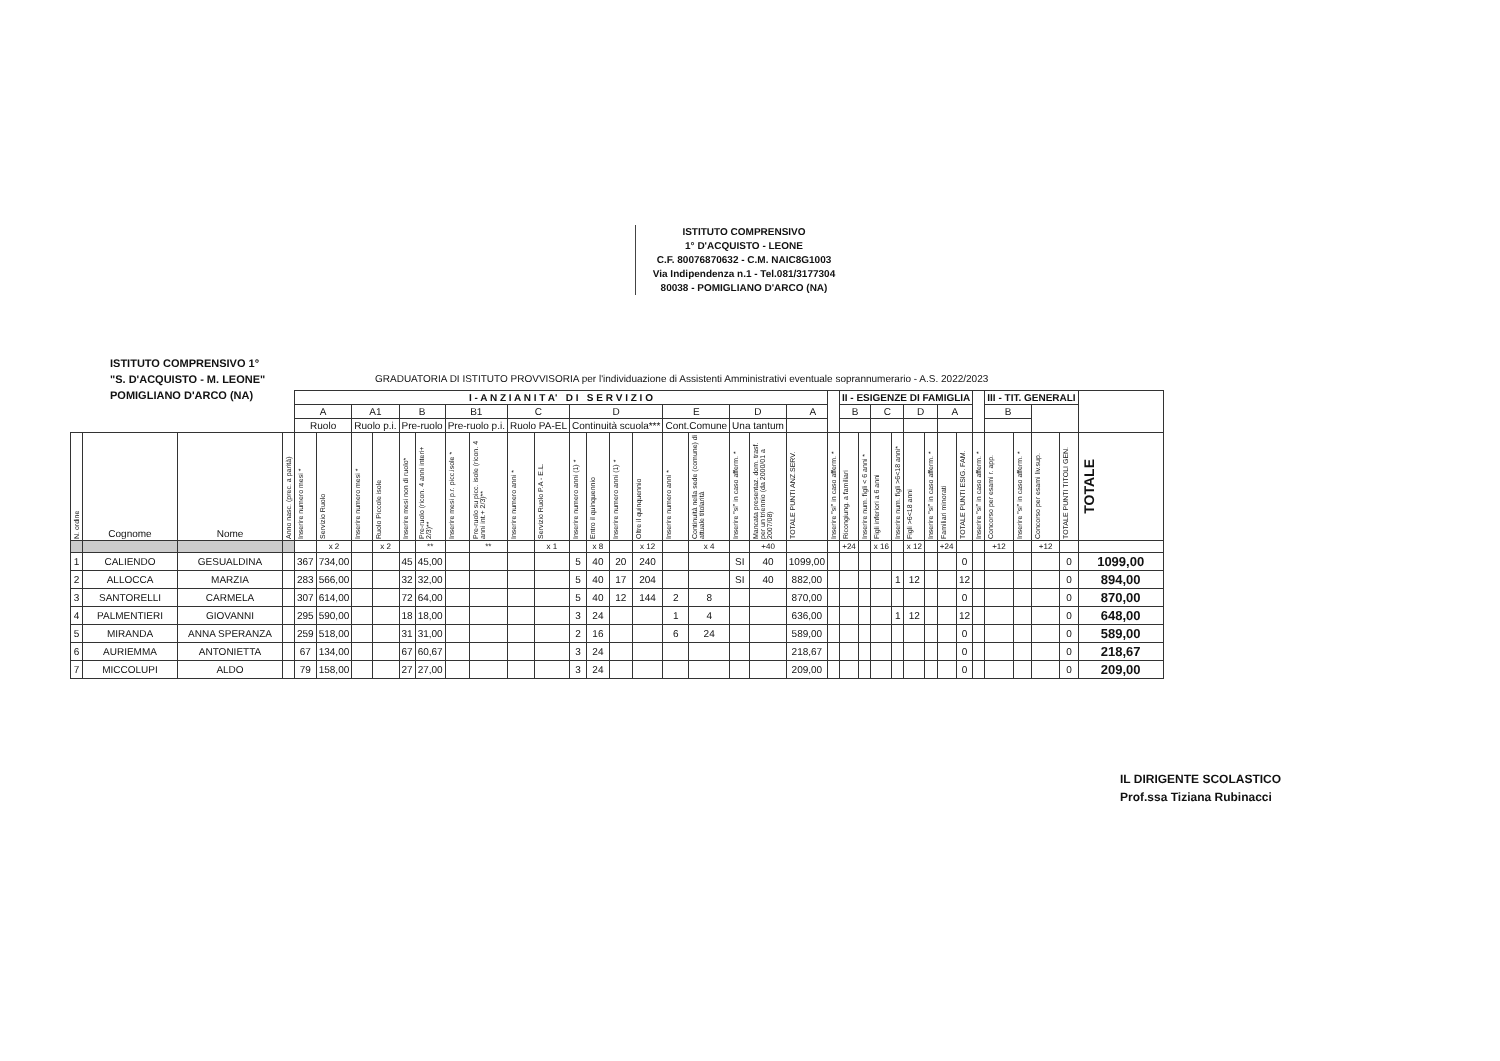ISTITUTO COMPRENSIVO
1° D'ACQUISTO - LEONE
C.F. 80076870632 - C.M. NAIC8G1003
Via Indipendenza n.1 - Tel.081/3177304
80038 - POMIGLIANO D'ARCO (NA)
ISTITUTO COMPRENSIVO 1°
"S. D'ACQUISTO - M. LEONE"
POMIGLIANO D'ARCO (NA)
GRADUATORIA DI ISTITUTO PROVVISORIA per l'individuazione di Assistenti Amministrativi eventuale soprannumerario - A.S. 2022/2023
| | | | | I - A N Z I A N I T A' D I S E R V I Z I O | | | | | | | | | | | | | | | | | | | | II - ESIGENZE DI FAMIGLIA | | | | | | | | | III - TIT. GENERALI | | | | |
| | | | | A | | A1 | | B | | B1 | | C | | D | | | | E | | D | | A | | B | | C | | D | | A | | | B | | | | |
| | | | | Ruolo | | Ruolo p.i. | | Pre-ruolo | | Pre-ruolo p.i. | | Ruolo PA-EL | | Continuità scuola*** | | | | Cont.Comune | | Una tantum | | | | | | | | | | | | | | | | | |
| N. ordine | Cognome | Nome | Anno nasc. (prec. a parità) | Inserire numero mesi * | Servizio Ruolo | Inserire numero mesi * | Ruolo Piccole isole | Inserire mesi non di ruolo* | Pre-ruolo (ricon. 4 anni interi+ 2/3)** | Inserire mesi p.r. picc.isole * | Pre-ruolo su picc. isole (ricon. 4 anni int.+ 2/3)** | Inserire numero anni * | Servizio Ruolo P.A - E.L. | Inserire numero anni (1) * | Entro il quinquennio | Inserire numero anni (1) * | Oltre il quinquennio | Inserire numero anni * | Continuità nella sede (comune) di attuale titolarità | Inserire "si" in caso afferm. * | Mancata presentaz. dom. trasf. per un triennio (da 2000/01 a 2007/08) | TOTALE PUNTI ANZ.SERV. | Inserire "si" in caso afferm. * | Ricongiung. a familiari | Inserire num. figli < 6 anni * | Figli inferiori a 6 anni | Inserire num. figli >6<18 anni* | Figli >6<18 anni | Inserire "si" in caso afferm. * | Familiari minorati | TOTALE PUNTI ESIG. FAM. | Inserire "si" in caso afferm. * | Concorso per esami r. app. | Inserire "si" in caso afferm. * | Concorso per esami liv.sup. | TOTALE PUNTI TITOLI GEN. | TOTALE |
| | | | | | x 2 | | x 2 | | ** | | ** | | x 1 | | x 8 | | x 12 | | x 4 | | +40 | | | +24 | | x 16 | | x 12 | | +24 | | | +12 | | +12 | | |
| 1 | CALIENDO | GESUALDINA | | 367 | 734,00 | | | 45 | 45,00 | | | | | 5 | 40 | 20 | 240 | | | SI | 40 | 1099,00 | | | | | | | | | 0 | | | | | 0 | 1099,00 |
| 2 | ALLOCCA | MARZIA | | 283 | 566,00 | | | 32 | 32,00 | | | | | 5 | 40 | 17 | 204 | | | SI | 40 | 882,00 | | | | | 1 | 12 | | | 12 | | | | | 0 | 894,00 |
| 3 | SANTORELLI | CARMELA | | 307 | 614,00 | | | 72 | 64,00 | | | | | 5 | 40 | 12 | 144 | 2 | 8 | | | 870,00 | | | | | | | | | 0 | | | | | 0 | 870,00 |
| 4 | PALMENTIERI | GIOVANNI | | 295 | 590,00 | | | 18 | 18,00 | | | | | 3 | 24 | | | 1 | 4 | | | 636,00 | | | | | 1 | 12 | | | 12 | | | | | 0 | 648,00 |
| 5 | MIRANDA | ANNA SPERANZA | | 259 | 518,00 | | | 31 | 31,00 | | | | | 2 | 16 | | | 6 | 24 | | | 589,00 | | | | | | | | | 0 | | | | | 0 | 589,00 |
| 6 | AURIEMMA | ANTONIETTA | | 67 | 134,00 | | | 67 | 60,67 | | | | | 3 | 24 | | | | | | | 218,67 | | | | | | | | | 0 | | | | | 0 | 218,67 |
| 7 | MICCOLUPI | ALDO | | 79 | 158,00 | | | 27 | 27,00 | | | | | 3 | 24 | | | | | | | 209,00 | | | | | | | | | 0 | | | | | 0 | 209,00 |
IL DIRIGENTE SCOLASTICO
Prof.ssa Tiziana Rubinacci